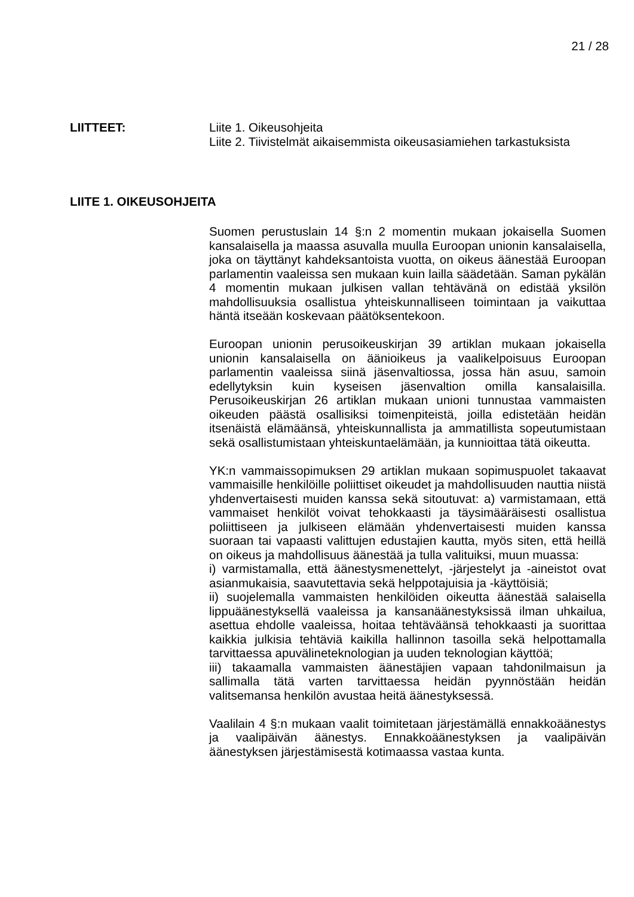21 / 28
LIITTEET: Liite 1. Oikeusohjeita
Liite 2. Tiivistelmät aikaisemmista oikeusasiamiehen tarkastuksista
LIITE 1. OIKEUSOHJEITA
Suomen perustuslain 14 §:n 2 momentin mukaan jokaisella Suomen kansalaisella ja maassa asuvalla muulla Euroopan unionin kansalaisella, joka on täyttänyt kahdeksantoista vuotta, on oikeus äänestää Euroopan parlamentin vaaleissa sen mukaan kuin lailla säädetään. Saman pykälän 4 momentin mukaan julkisen vallan tehtävänä on edistää yksilön mahdollisuuksia osallistua yhteiskunnalliseen toimintaan ja vaikuttaa häntä itseään koskevaan päätöksentekoon.
Euroopan unionin perusoikeuskirjan 39 artiklan mukaan jokaisella unionin kansalaisella on äänioikeus ja vaalikelpoisuus Euroopan parlamentin vaaleissa siinä jäsenvaltiossa, jossa hän asuu, samoin edellytyksin kuin kyseisen jäsenvaltion omilla kansalaisilla. Perusoikeuskirjan 26 artiklan mukaan unioni tunnustaa vammaisten oikeuden päästä osallisiksi toimenpiteistä, joilla edistetään heidän itsenäistä elämäänsä, yhteiskunnallista ja ammatillista sopeutumistaan sekä osallistumistaan yhteiskuntaelämään, ja kunnioittaa tätä oikeutta.
YK:n vammaissopimuksen 29 artiklan mukaan sopimuspuolet takaavat vammaisille henkilöille poliittiset oikeudet ja mahdollisuuden nauttia niistä yhdenvertaisesti muiden kanssa sekä sitoutuvat: a) varmistamaan, että vammaiset henkilöt voivat tehokkaasti ja täysimääräisesti osallistua poliittiseen ja julkiseen elämään yhdenvertaisesti muiden kanssa suoraan tai vapaasti valittujen edustajien kautta, myös siten, että heillä on oikeus ja mahdollisuus äänestää ja tulla valituiksi, muun muassa:
i) varmistamalla, että äänestysmenettelyt, -järjestelyt ja -aineistot ovat asianmukaisia, saavutettavia sekä helppotajuisia ja -käyttöisiä;
ii) suojelemalla vammaisten henkilöiden oikeutta äänestää salaisella lippuäänestyksellä vaaleissa ja kansanäänestyksissä ilman uhkailua, asettua ehdolle vaaleissa, hoitaa tehtäväänsä tehokkaasti ja suorittaa kaikkia julkisia tehtäviä kaikilla hallinnon tasoilla sekä helpottamalla tarvittaessa apuvälineteknologian ja uuden teknologian käyttöä;
iii) takaamalla vammaisten äänestäjien vapaan tahdonilmaisun ja sallimalla tätä varten tarvittaessa heidän pyynnöstään heidän valitsemansa henkilön avustaa heitä äänestyksessä.
Vaalilain 4 §:n mukaan vaalit toimitetaan järjestämällä ennakkoäänestys ja vaalipäivän äänestys. Ennakkoäänestyksen ja vaalipäivän äänestyksen järjestämisestä kotimaassa vastaa kunta.